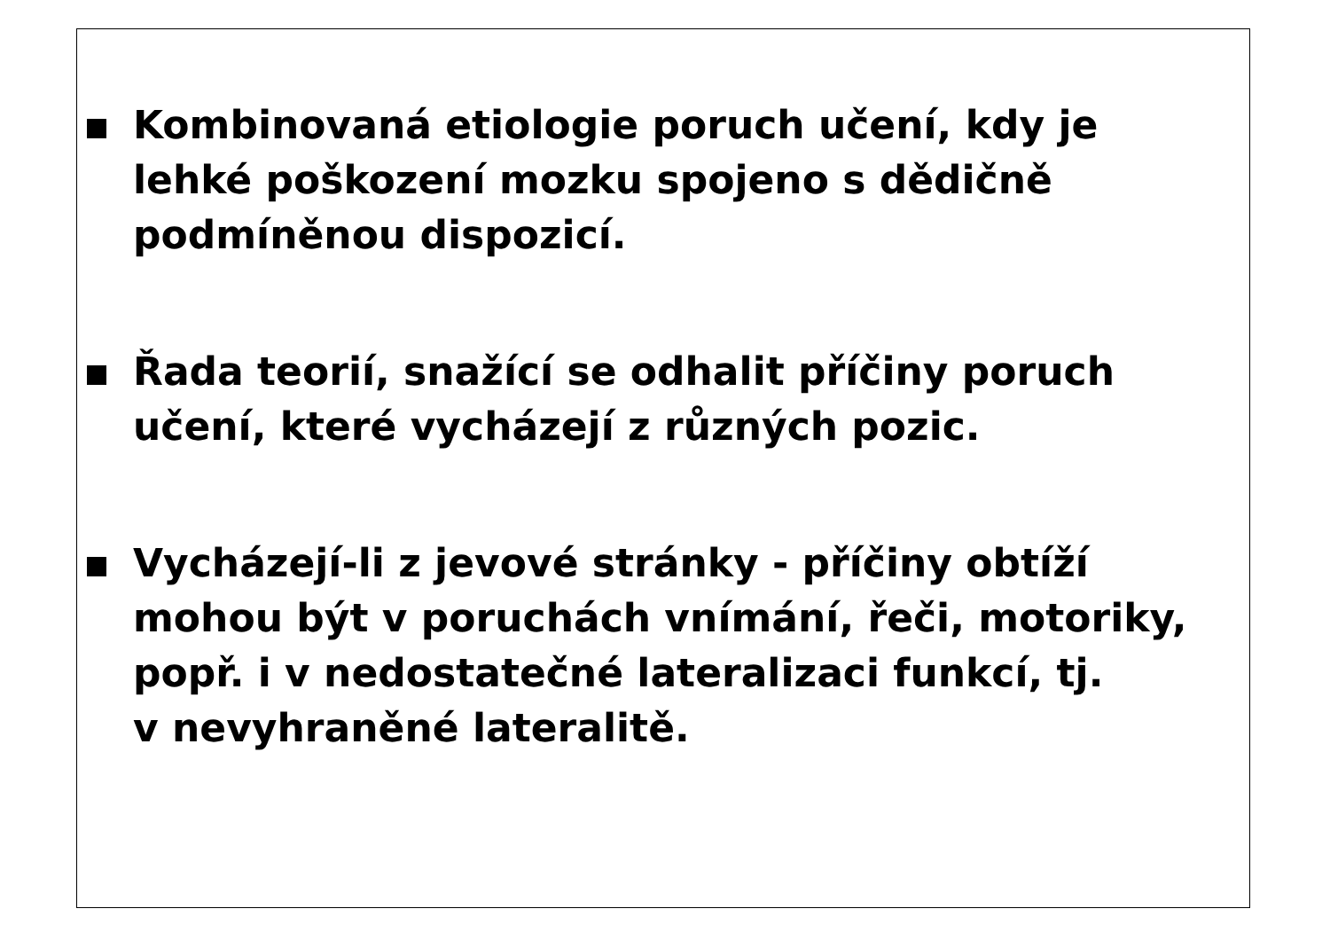Kombinovaná etiologie poruch učení, kdy je
lehké poškození mozku spojeno s dědičně
podmíněnou dispozicí.
Řada teorií, snažící se odhalit příčiny poruch
učení, které vycházejí z různých pozic.
Vycházejí-li z jevové stránky - příčiny obtíží
mohou být v poruchách vnímání, řeči, motoriky,
popř. i v nedostatečné lateralizaci funkcí, tj.
v nevyhraněné lateralitě.